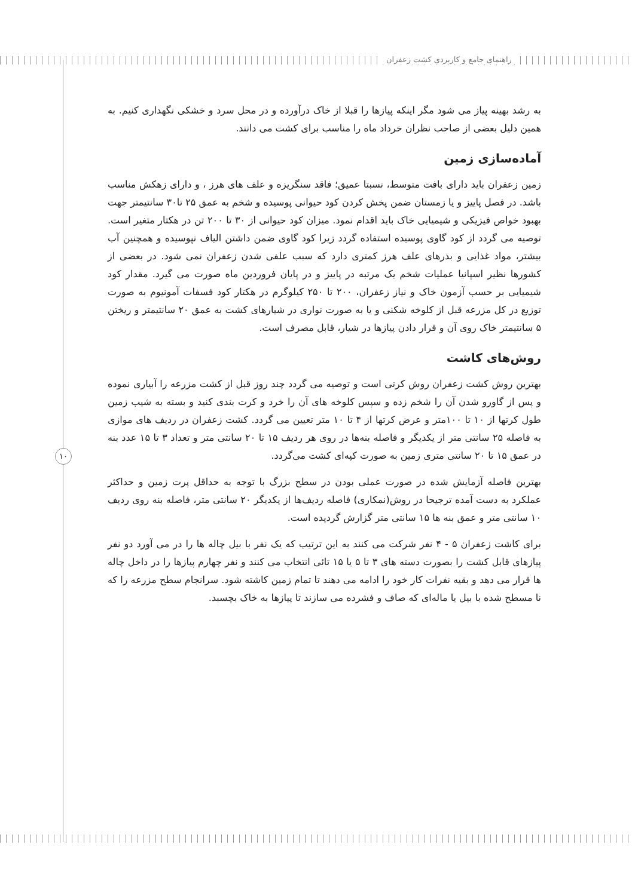راهنمای جامع و کاربردی کشت زعفران
۱۰
به رشد بهینه پیاز می شود مگر اینکه پیازها را قبلا از خاک درآورده و در محل سرد و خشکی نگهداری کنیم. به همین دلیل بعضی از صاحب نظران خرداد ماه را مناسب برای کشت می دانند.
آماده‌سازی زمین
زمین زعفران باید دارای بافت متوسط، نسبتا عمیق؛ فاقد سنگریزه و علف های هرز ، و دارای زهکش مناسب باشد. در فصل پاییز و یا زمستان ضمن پخش کردن کود حیوانی پوسیده و شخم به عمق ۲۵ تا۳۰ سانتیمتر جهت بهبود خواص فیزیکی و شیمیایی خاک باید اقدام نمود. میزان کود حیوانی از ۳۰ تا ۲۰۰ تن در هکتار متغیر است. توصیه می گردد از کود گاوی پوسیده استفاده گردد زیرا کود گاوی ضمن داشتن الیاف نپوسیده و همچنین آب بیشتر، مواد غذایی و بذرهای علف هرز کمتری دارد که سبب علفی شدن زعفران نمی شود. در بعضی از کشورها نظیر اسپانیا عملیات شخم یک مرتبه در پاییز و در پایان فروردین ماه صورت می گیرد. مقدار کود شیمیایی بر حسب آزمون خاک و نیاز زعفران، ۲۰۰ تا ۲۵۰ کیلوگرم در هکتار کود فسفات آمونیوم به صورت توزیع در کل مزرعه قبل از کلوخه شکنی و یا به صورت نواری در شیارهای کشت به عمق ۲۰ سانتیمتر و ریختن ۵ سانتیمتر خاک روی آن و قرار دادن پیازها در شیار، قابل مصرف است.
روش‌های کاشت
بهترین روش کشت زعفران روش کرتی است و توصیه می گردد چند روز قبل از کشت مزرعه را آبیاری نموده و پس از گاورو شدن آن را شخم زده و سپس کلوخه های آن را خرد و کرت بندی کنید و بسته به شیب زمین طول کرتها از ۱۰ تا ۱۰۰متر و عرض کرتها از ۴ تا ۱۰ متر تعیین می گردد. کشت زعفران در ردیف های موازی به فاصله ۲۵ سانتی متر از یکدیگر و فاصله بنه‌ها در روی هر ردیف ۱۵ تا ۲۰ سانتی متر و تعداد ۳ تا ۱۵ عدد بنه در عمق ۱۵ تا ۲۰ سانتی متری زمین به صورت کپه‌ای کشت می‌گردد.
بهترین فاصله آزمایش شده در صورت عملی بودن در سطح بزرگ با توجه به حداقل پرت زمین و حداکثر عملکرد به دست آمده ترجیحا در روش(نمکاری) فاصله ردیف‌ها از یکدیگر ۲۰ سانتی متر، فاصله بنه روی ردیف ۱۰ سانتی متر و عمق بنه ها ۱۵ سانتی متر گزارش گردیده است.
برای کاشت زعفران ۵ - ۴ نفر شرکت می کنند به این ترتیب که یک نفر با بیل چاله ها را در می آورد دو نفر پیازهای قابل کشت را بصورت دسته های ۳ تا ۵ یا ۱۵ تائی انتخاب می کنند و نفر چهارم پیازها را در داخل چاله ها قرار می دهد و بقیه نفرات کار خود را ادامه می دهند تا تمام زمین کاشته شود. سرانجام سطح مزرعه را که نا مسطح شده با بیل یا ماله‌ای که صاف و فشرده می سازند تا پیازها به خاک بچسبد.